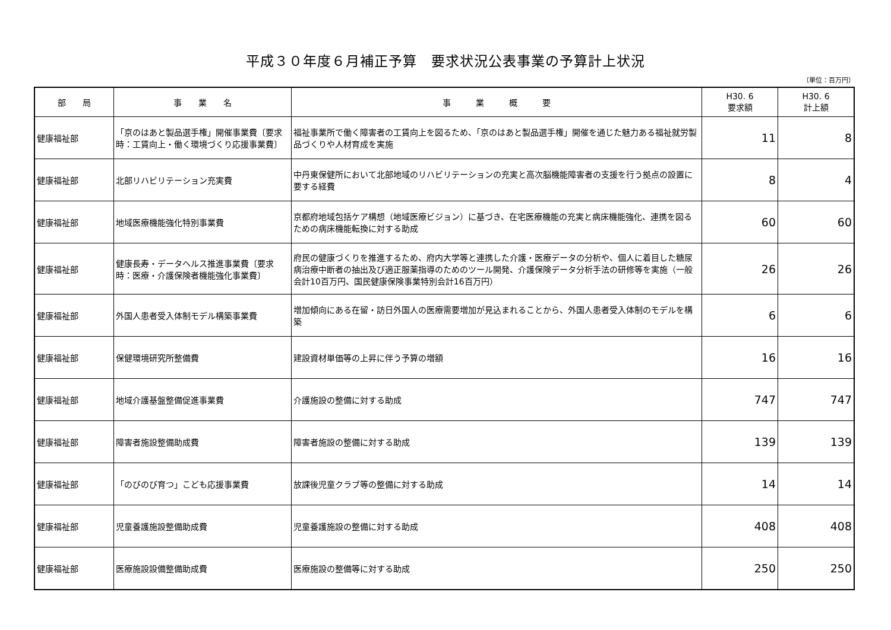平成３０年度６月補正予算　要求状況公表事業の予算計上状況
（単位：百万円）
| 部 局 | 事 業 名 | 事 業 概 要 | H30. 6 要求額 | H30. 6 計上額 |
| --- | --- | --- | --- | --- |
| 健康福祉部 | 「京のはあと製品選手権」開催事業費〔要求時：工賃向上・働く環境づくり応援事業費〕 | 福祉事業所で働く障害者の工賃向上を図るため、「京のはあと製品選手権」開催を通じた魅力ある福祉就労製品づくりや人材育成を実施 | 11 | 8 |
| 健康福祉部 | 北部リハビリテーション充実費 | 中丹東保健所において北部地域のリハビリテーションの充実と高次脳機能障害者の支援を行う拠点の設置に要する経費 | 8 | 4 |
| 健康福祉部 | 地域医療機能強化特別事業費 | 京都府地域包括ケア構想（地域医療ビジョン）に基づき、在宅医療機能の充実と病床機能強化、連携を図るための病床機能転換に対する助成 | 60 | 60 |
| 健康福祉部 | 健康長寿・データヘルス推進事業費〔要求時：医療・介護保険者機能強化事業費〕 | 府民の健康づくりを推進するため、府内大学等と連携した介護・医療データの分析や、個人に着目した糖尿病治療中断者の抽出及び適正服薬指導のためのツール開発、介護保険データ分析手法の研修等を実施（一般会計10百万円、国民健康保険事業特別会計16百万円） | 26 | 26 |
| 健康福祉部 | 外国人患者受入体制モデル構築事業費 | 増加傾向にある在留・訪日外国人の医療需要増加が見込まれることから、外国人患者受入体制のモデルを構築 | 6 | 6 |
| 健康福祉部 | 保健環境研究所整備費 | 建設資材単価等の上昇に伴う予算の増額 | 16 | 16 |
| 健康福祉部 | 地域介護基盤整備促進事業費 | 介護施設の整備に対する助成 | 747 | 747 |
| 健康福祉部 | 障害者施設整備助成費 | 障害者施設の整備に対する助成 | 139 | 139 |
| 健康福祉部 | 「のびのび育つ」こども応援事業費 | 放課後児童クラブ等の整備に対する助成 | 14 | 14 |
| 健康福祉部 | 児童養護施設整備助成費 | 児童養護施設の整備に対する助成 | 408 | 408 |
| 健康福祉部 | 医療施設設備整備助成費 | 医療施設の整備等に対する助成 | 250 | 250 |